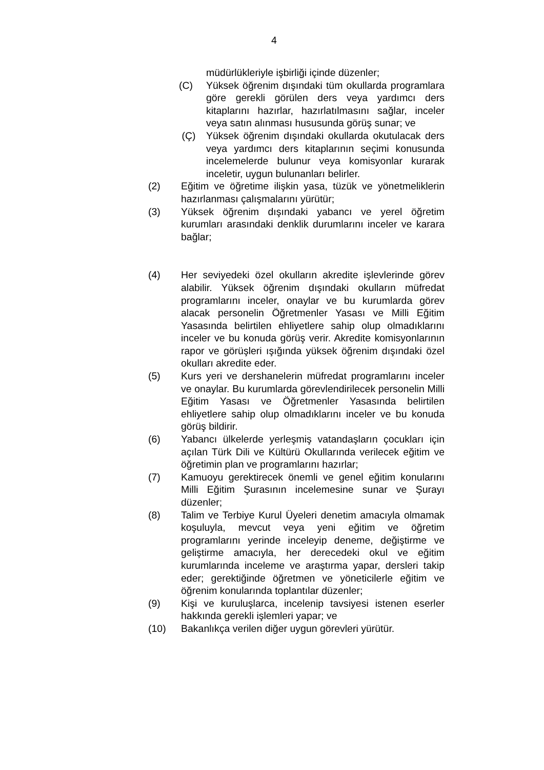4
müdürlükleriyle işbirliği içinde düzenler;
(C) Yüksek öğrenim dışındaki tüm okullarda programlara göre gerekli görülen ders veya yardımcı ders kitaplarını hazırlar, hazırlatılmasını sağlar, inceler veya satın alınması hususunda görüş sunar; ve
(Ç) Yüksek öğrenim dışındaki okullarda okutulacak ders veya yardımcı ders kitaplarının seçimi konusunda incelemelerde bulunur veya komisyonlar kurarak inceletir, uygun bulunanları belirler.
(2) Eğitim ve öğretime ilişkin yasa, tüzük ve yönetmeliklerin hazırlanması çalışmalarını yürütür;
(3) Yüksek öğrenim dışındaki yabancı ve yerel öğretim kurumları arasındaki denklik durumlarını inceler ve karara bağlar;
(4) Her seviyedeki özel okulların akredite işlevlerinde görev alabilir. Yüksek öğrenim dışındaki okulların müfredat programlarını inceler, onaylar ve bu kurumlarda görev alacak personelin Öğretmenler Yasası ve Milli Eğitim Yasasında belirtilen ehliyetlere sahip olup olmadıklarını inceler ve bu konuda görüş verir. Akredite komisyonlarının rapor ve görüşleri ışığında yüksek öğrenim dışındaki özel okulları akredite eder.
(5) Kurs yeri ve dershanelerin müfredat programlarını inceler ve onaylar. Bu kurumlarda görevlendirilecek personelin Milli Eğitim Yasası ve Öğretmenler Yasasında belirtilen ehliyetlere sahip olup olmadıklarını inceler ve bu konuda görüş bildirir.
(6) Yabancı ülkelerde yerleşmiş vatandaşların çocukları için açılan Türk Dili ve Kültürü Okullarında verilecek eğitim ve öğretimin plan ve programlarını hazırlar;
(7) Kamuoyu gerektirecek önemli ve genel eğitim konularını Milli Eğitim Şurasının incelemesine sunar ve Şurayı düzenler;
(8) Talim ve Terbiye Kurul Üyeleri denetim amacıyla olmamak koşuluyla, mevcut veya yeni eğitim ve öğretim programlarını yerinde inceleyip deneme, değiştirme ve geliştirme amacıyla, her derecedeki okul ve eğitim kurumlarında inceleme ve araştırma yapar, dersleri takip eder; gerektiğinde öğretmen ve yöneticilerle eğitim ve öğrenim konularında toplantılar düzenler;
(9) Kişi ve kuruluşlarca, incelenip tavsiyesi istenen eserler hakkında gerekli işlemleri yapar; ve
(10) Bakanlıkça verilen diğer uygun görevleri yürütür.